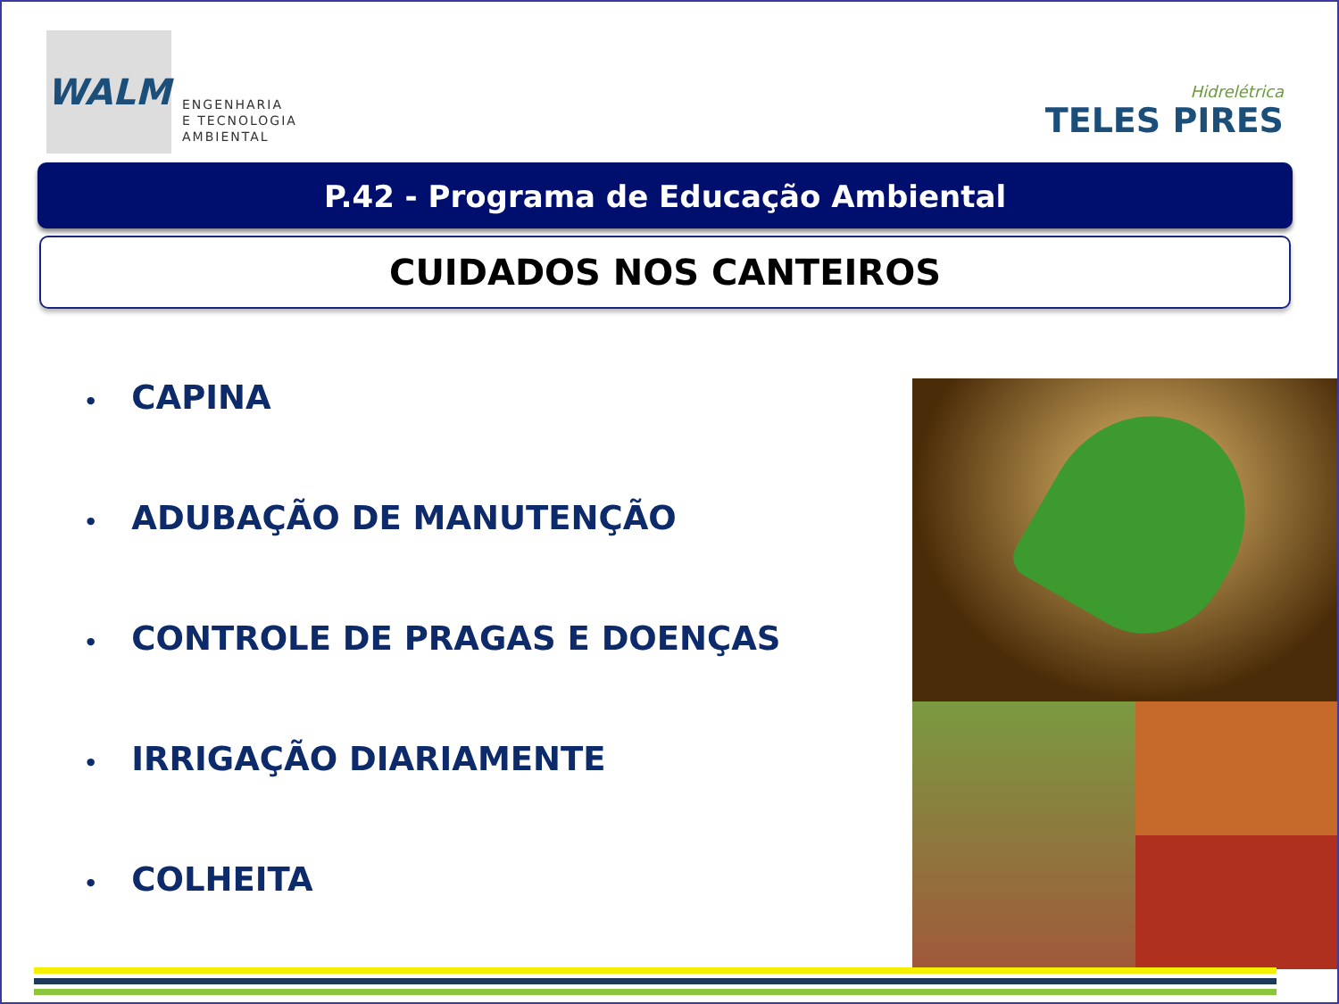WALM
ENGENHARIA
E TECNOLOGIA
AMBIENTAL
Hidrelétrica
TELES PIRES
P.42 - Programa de Educação Ambiental
CUIDADOS NOS CANTEIROS
• CAPINA
• ADUBAÇÃO DE MANUTENÇÃO
• CONTROLE DE PRAGAS E DOENÇAS
• IRRIGAÇÃO DIARIAMENTE
• COLHEITA